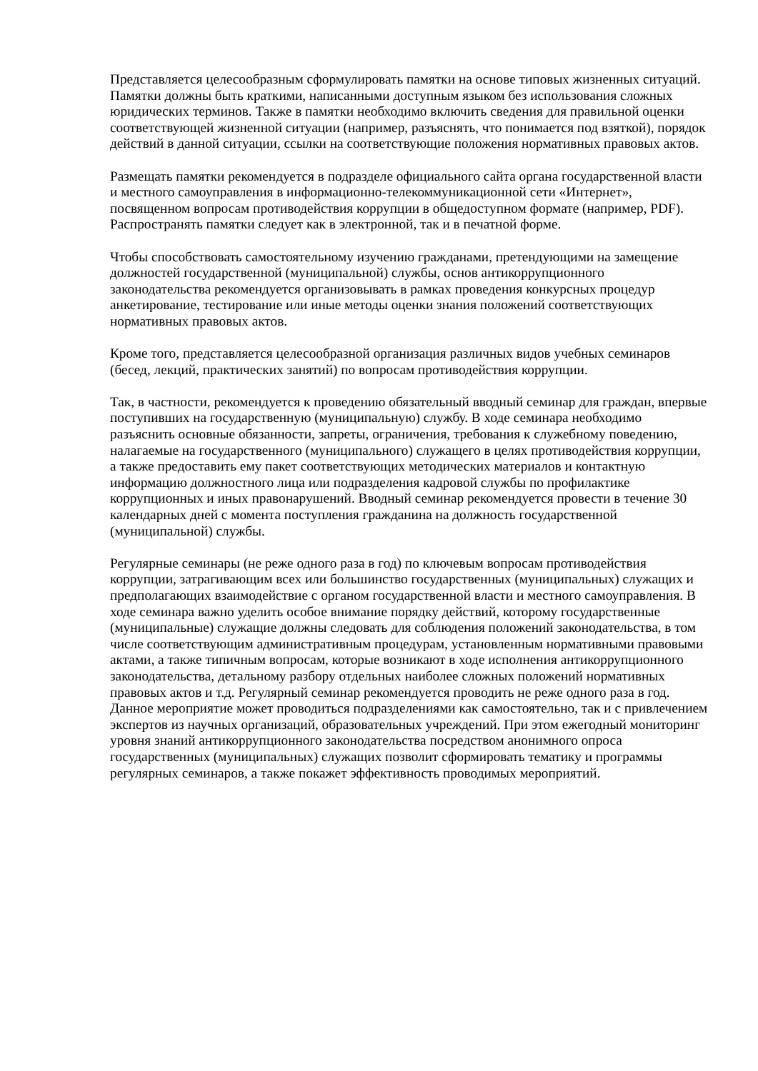Представляется целесообразным сформулировать памятки на основе типовых жизненных ситуаций. Памятки должны быть краткими, написанными доступным языком без использования сложных юридических терминов. Также в памятки необходимо включить сведения для правильной оценки соответствующей жизненной ситуации (например, разъяснять, что понимается под взяткой), порядок действий в данной ситуации, ссылки на соответствующие положения нормативных правовых актов.
Размещать памятки рекомендуется в подразделе официального сайта органа государственной власти и местного самоуправления в информационно-телекоммуникационной сети «Интернет», посвященном вопросам противодействия коррупции в общедоступном формате (например, PDF). Распространять памятки следует как в электронной, так и в печатной форме.
Чтобы способствовать самостоятельному изучению гражданами, претендующими на замещение должностей государственной (муниципальной) службы, основ антикоррупционного законодательства рекомендуется организовывать в рамках проведения конкурсных процедур анкетирование, тестирование или иные методы оценки знания положений соответствующих нормативных правовых актов.
Кроме того, представляется целесообразной организация различных видов учебных семинаров (бесед, лекций, практических занятий) по вопросам противодействия коррупции.
Так, в частности, рекомендуется к проведению обязательный вводный семинар для граждан, впервые поступивших на государственную (муниципальную) службу. В ходе семинара необходимо разъяснить основные обязанности, запреты, ограничения, требования к служебному поведению, налагаемые на государственного (муниципального) служащего в целях противодействия коррупции, а также предоставить ему пакет соответствующих методических материалов и контактную информацию должностного лица или подразделения кадровой службы по профилактике коррупционных и иных правонарушений. Вводный семинар рекомендуется провести в течение 30 календарных дней с момента поступления гражданина на должность государственной (муниципальной) службы.
Регулярные семинары (не реже одного раза в год) по ключевым вопросам противодействия коррупции, затрагивающим всех или большинство государственных (муниципальных) служащих и предполагающих взаимодействие с органом государственной власти и местного самоуправления. В ходе семинара важно уделить особое внимание порядку действий, которому государственные (муниципальные) служащие должны следовать для соблюдения положений законодательства, в том числе соответствующим административным процедурам, установленным нормативными правовыми актами, а также типичным вопросам, которые возникают в ходе исполнения антикоррупционного законодательства, детальному разбору отдельных наиболее сложных положений нормативных правовых актов и т.д. Регулярный семинар рекомендуется проводить не реже одного раза в год. Данное мероприятие может проводиться подразделениями как самостоятельно, так и с привлечением экспертов из научных организаций, образовательных учреждений. При этом ежегодный мониторинг уровня знаний антикоррупционного законодательства посредством анонимного опроса государственных (муниципальных) служащих позволит сформировать тематику и программы регулярных семинаров, а также покажет эффективность проводимых мероприятий.